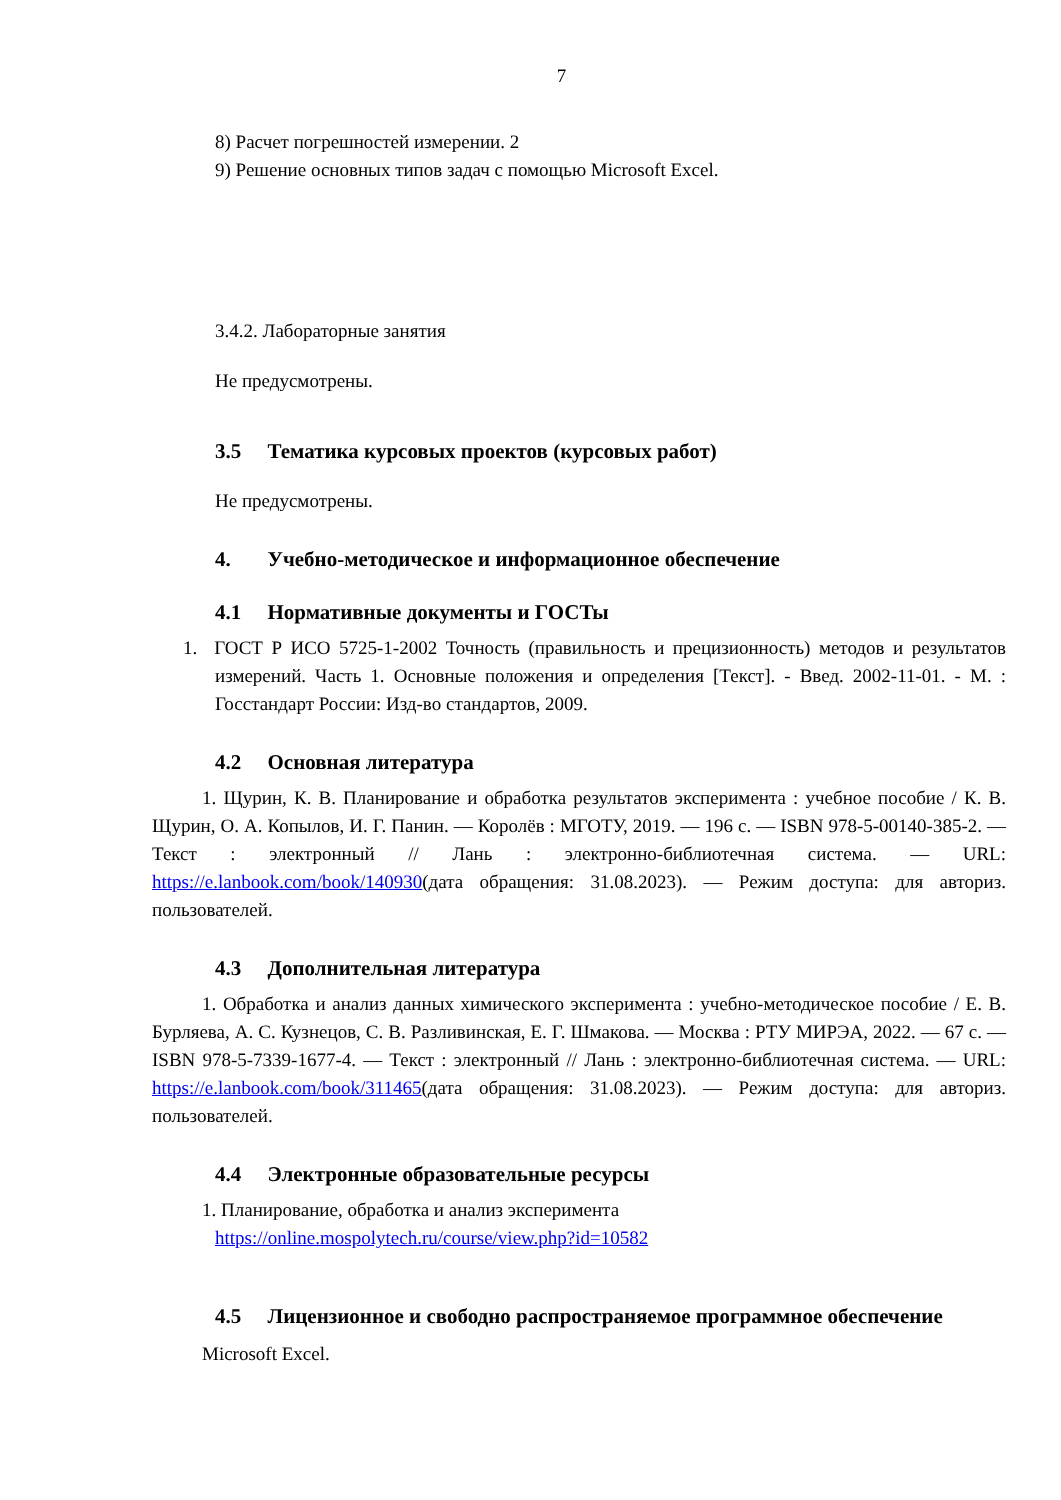7
8) Расчет погрешностей измерении. 2
9) Решение основных типов задач с помощью Microsoft Excel.
3.4.2. Лабораторные занятия
Не предусмотрены.
3.5 Тематика курсовых проектов (курсовых работ)
Не предусмотрены.
4. Учебно-методическое и информационное обеспечение
4.1 Нормативные документы и ГОСТы
1. ГОСТ Р ИСО 5725-1-2002 Точность (правильность и прецизионность) методов и результатов измерений. Часть 1. Основные положения и определения [Текст]. - Введ. 2002-11-01. - М. : Госстандарт России: Изд-во стандартов, 2009.
4.2 Основная литература
1. Щурин, К. В. Планирование и обработка результатов эксперимента : учебное пособие / К. В. Щурин, О. А. Копылов, И. Г. Панин. — Королёв : МГОТУ, 2019. — 196 с. — ISBN 978-5-00140-385-2. — Текст : электронный // Лань : электронно-библиотечная система. — URL: https://e.lanbook.com/book/140930(дата обращения: 31.08.2023). — Режим доступа: для авториз. пользователей.
4.3 Дополнительная литература
1. Обработка и анализ данных химического эксперимента : учебно-методическое пособие / Е. В. Бурляева, А. С. Кузнецов, С. В. Разливинская, Е. Г. Шмакова. — Москва : РТУ МИРЭА, 2022. — 67 с. — ISBN 978-5-7339-1677-4. — Текст : электронный // Лань : электронно-библиотечная система. — URL: https://e.lanbook.com/book/311465(дата обращения: 31.08.2023). — Режим доступа: для авториз. пользователей.
4.4 Электронные образовательные ресурсы
1. Планирование, обработка и анализ эксперимента
https://online.mospolytech.ru/course/view.php?id=10582
4.5 Лицензионное и свободно распространяемое программное обеспечение
Microsoft Excel.